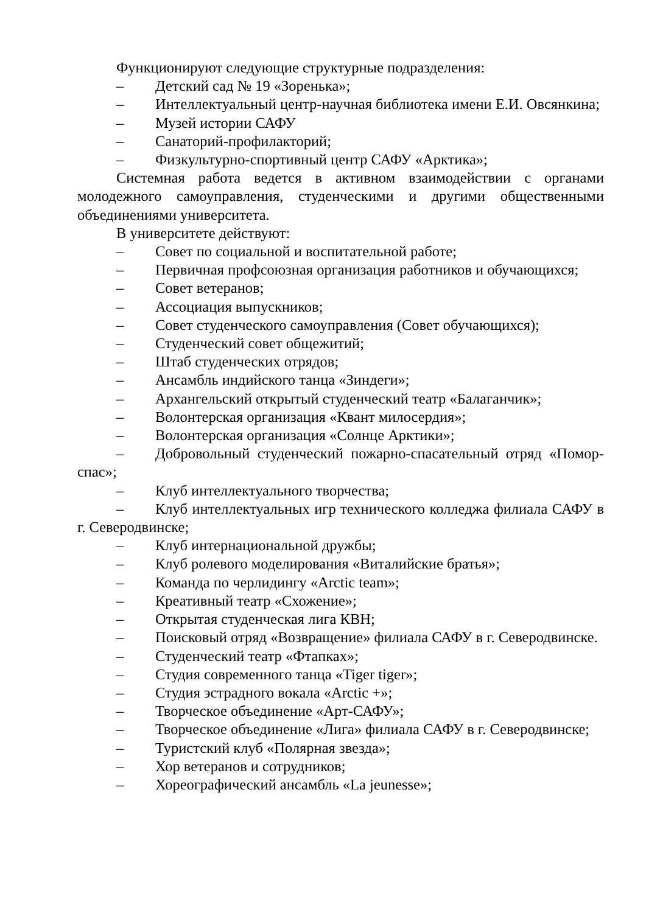Функционируют следующие структурные подразделения:
– Детский сад № 19 «Зоренька»;
– Интеллектуальный центр-научная библиотека имени Е.И. Овсянкина;
– Музей истории САФУ
– Санаторий-профилакторий;
– Физкультурно-спортивный центр САФУ «Арктика»;
Системная работа ведется в активном взаимодействии с органами молодежного самоуправления, студенческими и другими общественными объединениями университета.
В университете действуют:
– Совет по социальной и воспитательной работе;
– Первичная профсоюзная организация работников и обучающихся;
– Совет ветеранов;
– Ассоциация выпускников;
– Совет студенческого самоуправления (Совет обучающихся);
– Студенческий совет общежитий;
– Штаб студенческих отрядов;
– Ансамбль индийского танца «Зиндеги»;
– Архангельский открытый студенческий театр «Балаганчик»;
– Волонтерская организация «Квант милосердия»;
– Волонтерская организация «Солнце Арктики»;
– Добровольный студенческий пожарно-спасательный отряд «Помор-спас»;
– Клуб интеллектуального творчества;
– Клуб интеллектуальных игр технического колледжа филиала САФУ в г. Северодвинске;
– Клуб интернациональной дружбы;
– Клуб ролевого моделирования «Виталийские братья»;
– Команда по черлидингу «Arctic team»;
– Креативный театр «Схожение»;
– Открытая студенческая лига КВН;
– Поисковый отряд «Возвращение» филиала САФУ в г. Северодвинске.
– Студенческий театр «Фтапках»;
– Студия современного танца «Tiger tiger»;
– Студия эстрадного вокала «Arctic +»;
– Творческое объединение «Арт-САФУ»;
– Творческое объединение «Лига» филиала САФУ в г. Северодвинске;
– Туристский клуб «Полярная звезда»;
– Хор ветеранов и сотрудников;
– Хореографический ансамбль «La jeunesse»;